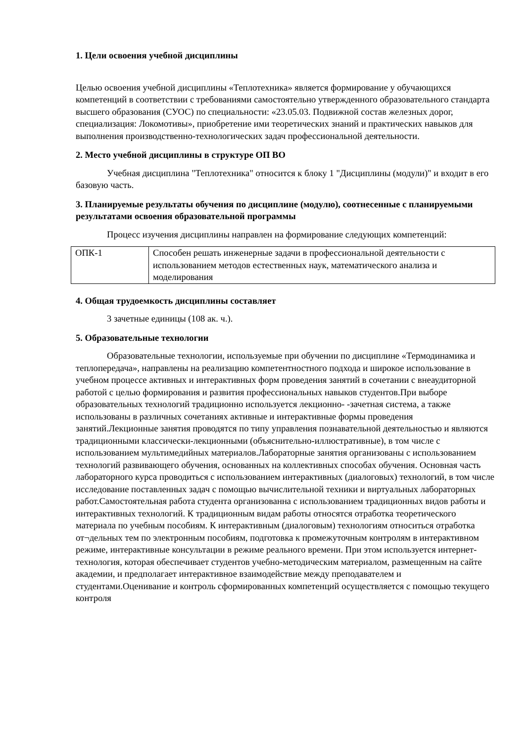1. Цели освоения учебной дисциплины
Целью освоения учебной дисциплины «Теплотехника» является формирование у обучающихся компетенций в соответствии с требованиями самостоятельно утвержденного образовательного стандарта высшего образования (СУОС) по специальности: «23.05.03. Подвижной состав железных дорог, специализация: Локомотивы», приобретение ими теоретических знаний и практических навыков для выполнения производственно-технологических задач профессиональной деятельности.
2. Место учебной дисциплины в структуре ОП ВО
Учебная дисциплина "Теплотехника" относится к блоку 1 "Дисциплины (модули)" и входит в его базовую часть.
3. Планируемые результаты обучения по дисциплине (модулю), соотнесенные с планируемыми результатами освоения образовательной программы
Процесс изучения дисциплины направлен на формирование следующих компетенций:
| ОПК-1 | Способен решать инженерные задачи в профессиональной деятельности с использованием методов естественных наук, математического анализа и моделирования |
4. Общая трудоемкость дисциплины составляет
3 зачетные единицы (108 ак. ч.).
5. Образовательные технологии
Образовательные технологии, используемые при обучении по дисциплине «Термодинамика и теплопередача», направлены на реализацию компетентностного подхода и широкое использование в учебном процессе активных и интерактивных форм проведения занятий в сочетании с внеаудиторной работой с целью формирования и развития профессиональных навыков студентов.При выборе образовательных технологий традиционно используется лекционно- -зачетная система, а также использованы в различных сочетаниях активные и интерактивные формы проведения занятий.Лекционные занятия проводятся по типу управления познавательной деятельностью и являются традиционными классически-лекционными (объяснительно-иллюстративные), в том числе с использованием мультимедийных материалов.Лабораторные занятия организованы с использованием технологий развивающего обучения, основанных на коллективных способах обучения. Основная часть лабораторного курса проводиться с использованием интерактивных (диалоговых) технологий, в том числе исследование поставленных задач с помощью вычислительной техники и виртуальных лабораторных работ.Самостоятельная работа студента организованна с использованием традиционных видов работы и интерактивных технологий. К традиционным видам работы относятся отработка теоретического материала по учебным пособиям. К интерактивным (диалоговым) технологиям относиться отработка от¬дельных тем по электронным пособиям, подготовка к промежуточным контролям в интерактивном режиме, интерактивные консультации в режиме реального времени. При этом используется интернет-технология, которая обеспечивает студентов учебно-методическим материалом, размещенным на сайте академии, и предполагает интерактивное взаимодействие между преподавателем и студентами.Оценивание и контроль сформированных компетенций осуществляется с помощью текущего контроля